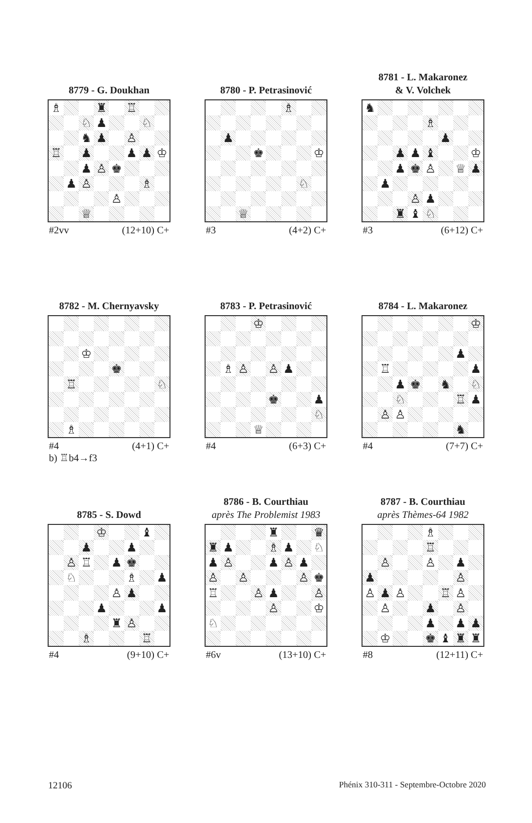8779 - G. Doukhan
| ♗ | | | ♜ | | ♖ | | |
| | | ♘ | ♟ | | | ♘ | |
| | | ♞ | ♟ | | ♙ | | |
| ♖ | | ♟ | | | ♟ | ♟ | ♔ |
| | | ♟ | ♙ | ♚ | | | |
| | ♟ | ♙ | | | | ♗ | |
| | | | | ♙ | | | |
| | | ♕ | | | | | |
#2vv (12+10) C+
8780 - P. Petrasinović
| | | | | | ♗ | | |
| | ♟ | | | | | | |
| | | | ♚ | | | | ♔ |
| | | | | | | ♘ | |
| | | ♕ | | | | | |
#3 (4+2) C+
8781 - L. Makaronez
& V. Volchek
| ♞ | | | | | | | |
| | | | | ♗ | | | |
| | | | | | ♟ | | |
| | | ♟ | ♟ | ♝ | | | ♔ |
| | | ♟ | ♚ | ♙ | | ♕ | ♟ |
| | ♟ | | | | | | |
| | | | ♙ | ♟ | | | |
| | | ♜ | ♝ | ♘ | | | |
#3 (6+12) C+
8782 - M. Chernyavsky
| | | ♔ | | | | | |
| | | | | ♚ | | | |
| | ♖ | | | | | | ♘ |
| | ♗ | | | | | | |
#4 (4+1) C+
b) ♖b4→f3
8783 - P. Petrasinović
| | | | ♔ | | | | |
| | ♗ | ♙ | | ♙ | ♟ | | |
| | | | | ♚ | | | ♟ |
| | | | | | | | ♘ |
| | | | ♕ | | | | |
#4 (6+3) C+
8784 - L. Makaronez
| | | | | | | | ♔ |
| | | | | | | ♟ | |
| | ♖ | | | | | | ♟ |
| | | ♟ | ♚ | | ♞ | | ♘ |
| | | ♘ | | | | ♖ | ♟ |
| | ♙ | ♙ | | | | | |
| | | | | | | ♞ | |
#4 (7+7) C+
8785 - S. Dowd
| | | | ♔ | | | ♝ | |
| | | ♟ | | | ♟ | | |
| | ♙ | ♖ | | ♟ | ♚ | | |
| | ♘ | | | | ♗ | | ♟ |
| | | | | ♙ | ♟ | | |
| | | | ♟ | | | | ♟ |
| | | | | ♜ | ♙ | | |
| | | ♗ | | | | ♖ | |
#4 (9+10) C+
8786 - B. Courthiau
après The Problemist 1983
| | | | | ♜ | | | ♛ |
| ♜ | ♟ | | | ♗ | ♟ | | ♘ |
| ♟ | ♙ | | | ♟ | ♙ | ♟ | |
| ♙ | | ♙ | | | | ♙ | ♚ |
| ♖ | | | ♙ | ♟ | | | ♙ |
| | | | | ♙ | | | ♔ |
| ♘ | | | | | | | |
#6v (13+10) C+
8787 - B. Courthiau
après Thèmes-64 1982
| | | | | ♗ | | | |
| | | | | ♖ | | | |
| | ♙ | | | ♙ | | ♟ | |
| ♟ | | | | | | ♙ | |
| ♙ | ♟ | ♙ | | | ♖ | ♙ | |
| | ♙ | | | ♟ | | ♙ | |
| | | | | ♟ | | ♟ | ♟ |
| | ♔ | | | ♚ | ♝ | ♜ | ♜ |
#8 (12+11) C+
12106 Phénix 310-311 - Septembre-Octobre 2020